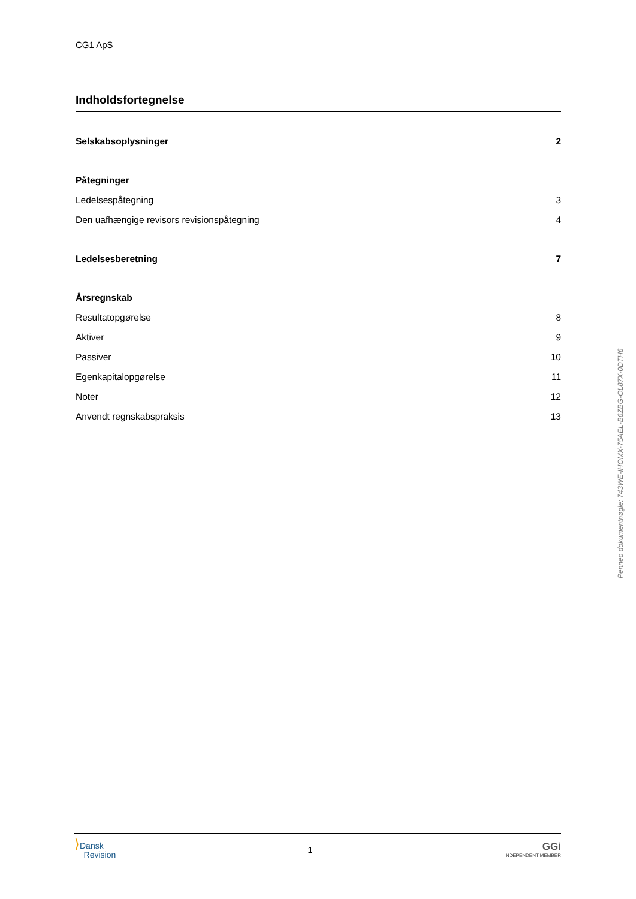CG1 ApS
Indholdsfortegnelse
Selskabsoplysninger 2
Påtegninger
Ledelsespåtegning 3
Den uafhængige revisors revisionspåtegning 4
Ledelsesberetning 7
Årsregnskab
Resultatopgørelse 8
Aktiver 9
Passiver 10
Egenkapitalopgørelse 11
Noter 12
Anvendt regnskabspraksis 13
Penneo dokumentnøgle: 743WE-IHOMX-75AEL-B6ZBG-OL87X-0DTH6
⟩Dansk
Revision
1
GGi
INDEPENDENT MEMBER